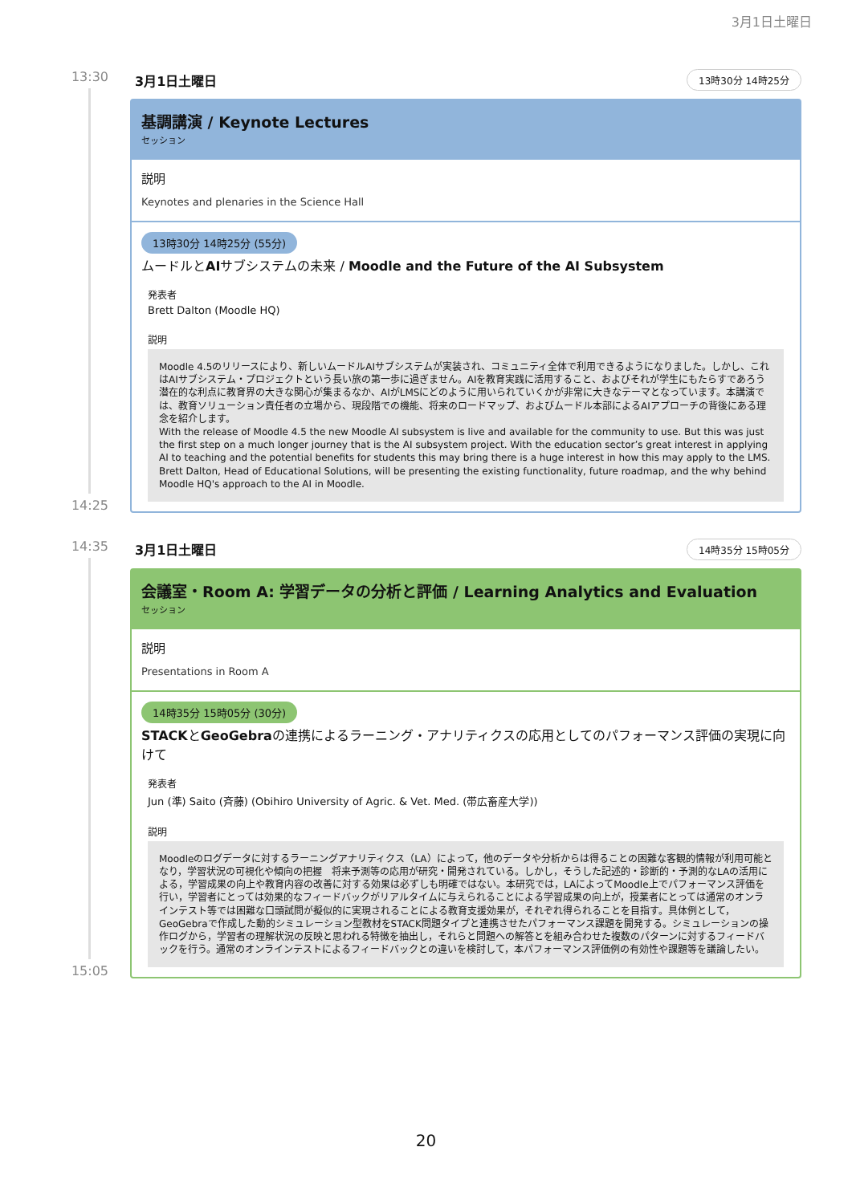3月1日土曜日
13:30
14:25
3月1日土曜日 13時30分 14時25分
基調講演 / Keynote Lectures
セッション
説明
Keynotes and plenaries in the Science Hall
13時30分 14時25分 (55分)
ムードルとAIサブシステムの未来 / Moodle and the Future of the AI Subsystem
発表者
Brett Dalton (Moodle HQ)
説明
Moodle 4.5のリリースにより、新しいムードルAIサブシステムが実装され、コミュニティ全体で利用できるようになりました。しかし、これはAIサブシステム・プロジェクトという長い旅の第一歩に過ぎません。AIを教育実践に活用すること、およびそれが学生にもたらすであろう潜在的な利点に教育界の大きな関心が集まるなか、AIがLMSにどのように用いられていくかが非常に大きなテーマとなっています。本講演では、教育ソリューション責任者の立場から、現段階での機能、将来のロードマップ、およびムードル本部によるAIアプローチの背後にある理念を紹介します。
With the release of Moodle 4.5 the new Moodle AI subsystem is live and available for the community to use. But this was just the first step on a much longer journey that is the AI subsystem project. With the education sector’s great interest in applying AI to teaching and the potential benefits for students this may bring there is a huge interest in how this may apply to the LMS. Brett Dalton, Head of Educational Solutions, will be presenting the existing functionality, future roadmap, and the why behind Moodle HQ's approach to the AI in Moodle.
14:35
15:05
3月1日土曜日 14時35分 15時05分
会議室・Room A: 学習データの分析と評価 / Learning Analytics and Evaluation
セッション
説明
Presentations in Room A
14時35分 15時05分 (30分)
STACKとGeoGebraの連携によるラーニング・アナリティクスの応用としてのパフォーマンス評価の実現に向けて
発表者
Jun (準) Saito (斉藤) (Obihiro University of Agric. & Vet. Med. (帯広畜産大学))
説明
Moodleのログデータに対するラーニングアナリティクス（LA）によって，他のデータや分析からは得ることの困難な客観的情報が利用可能となり，学習状況の可視化や傾向の把握　将来予測等の応用が研究・開発されている。しかし，そうした記述的・診断的・予測的なLAの活用による，学習成果の向上や教育内容の改善に対する効果は必ずしも明確ではない。本研究では，LAによってMoodle上でパフォーマンス評価を行い，学習者にとっては効果的なフィードバックがリアルタイムに与えられることによる学習成果の向上が，授業者にとっては通常のオンラインテスト等では困難な口頭試問が擬似的に実現されることによる教育支援効果が，それぞれ得られることを目指す。具体例として，GeoGebraで作成した動的シミュレーション型教材をSTACK問題タイプと連携させたパフォーマンス課題を開発する。シミュレーションの操作ログから，学習者の理解状況の反映と思われる特徴を抽出し，それらと問題への解答とを組み合わせた複数のパターンに対するフィードバックを行う。通常のオンラインテストによるフィードバックとの違いを検討して，本パフォーマンス評価例の有効性や課題等を議論したい。
20